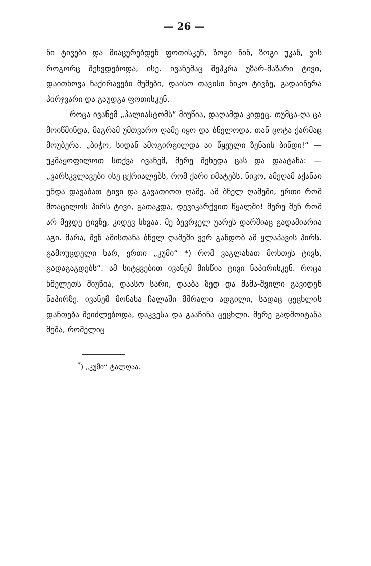— 26 —
ნი ტივები და მიაცურებდენ ფოთისკენ, ზოგი წინ, ზოგი უკან, ვის როგორც შეხვდებოდა, ისე. ივანემაც შეჰკრა უზარ-მაზარი ტივი, დაითხოვა ნაქირავები მუშები, დაისო თავისი ნიკო ტივზე, გადაიწერა პირჯვარი და გაუდგა ფოთისკენ.
როცა ივანემ „პალიასტომს“ მიუწია, დაღამდა კიდეც. თუმცა-ღა ცა მოიწმინდა, მაგრამ უმთვარო ღამე იყო და ბნელოდა. თან ცოტა ქარმაც მოუბერა. „ბიჭო, სიდან ამოგირგილდა აი წყეული ზენაის ბინდი!“ —უკმაყოფილოთ სთქვა ივანემ, მერე შეხედა ცას და დაატანა: —„ვარსკვლავები ისე ცქრიალებს, რომ ქარი იმატებს. ნიკო, ამეღამ აქანაი უნდა დავაბათ ტივი და გავათიოთ ღამე. ამ ბნელ ღამეში, ერთი რომ მოაცილოს პირს ტივი, გათაკდა, დევიკარქვით წყალში! მერე შენ რომ არ მეჯდე ტივზე, კიდევ სხვაა. მე ბევრჯელ უარეს დარშიაც გადამიარია აგი. მარა, შენ ამისთანა ბნელ ღამეში ვერ განდობ ამ ყლაპავის პირს. გამოუცდელი ხარ, ერთი „კუმი“ *) რომ ვაგლახათ მოხთეს ტივს, გადაგაგდებს“. ამ სიტყვებით ივანემ მისწია ტივი ნაპირისკენ. როცა ხმელეთს მიუწია, დაასო სარი, დააბა ზედ და მამა-შვილი გავიდენ ნაპირზე. ივანემ მონახა ჩალაში მშრალი ადგილი, სადაც ცეცხლის დანთება შეიძლებოდა, დაკვესა და გააჩინა ცეცხლი. მერე გადმოიტანა შეშა, რომელიც
<sup>*</sup>) „კუმი“ ტალღაა.